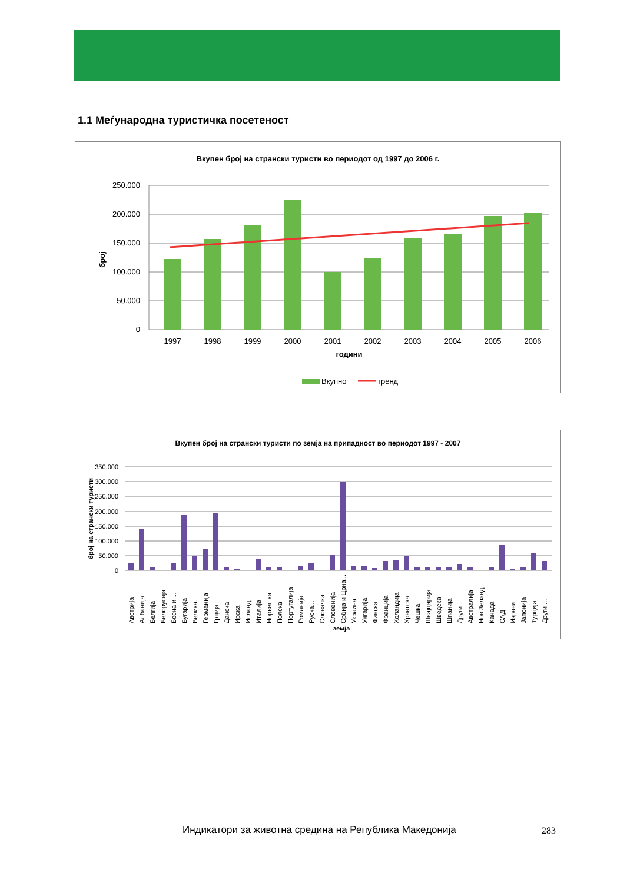1.1 Меѓународна туристичка посетеност
Вкупен број на странски туристи во периодот од 1997 до 2006 г.
250.000
200.000
150.000
100.000
50.000
0
број
1997
1998
1999
2000
2001
2002
2003
2004
2005
2006
години
Вкупно
тренд
Вкупен број на странски туристи по земја на припадност во периодот 1997 - 2007
350.000
300.000
250.000
200.000
150.000
100.000
50.000
0
број на странски туристи
земја
Австрија
Албанија
Белгија
Белорусија
Босна и ...
Бугарија
Велика...
Германија
Грција
Данска
Ирска
Исланд
Италија
Норвешка
Полска
Португалија
Романија
Руска...
Словачка
Словенија
Србија и Црна...
Украина
Унгарија
Финска
Франција
Холандија
Хрватска
Чешка
Швајцарија
Шведска
Шпанија
Други ...
Австралија
Нов Зеланд
Канада
САД
Израел
Јапонија
Турција
Други ...
Индикатори за животна средина на Република Македонија
283